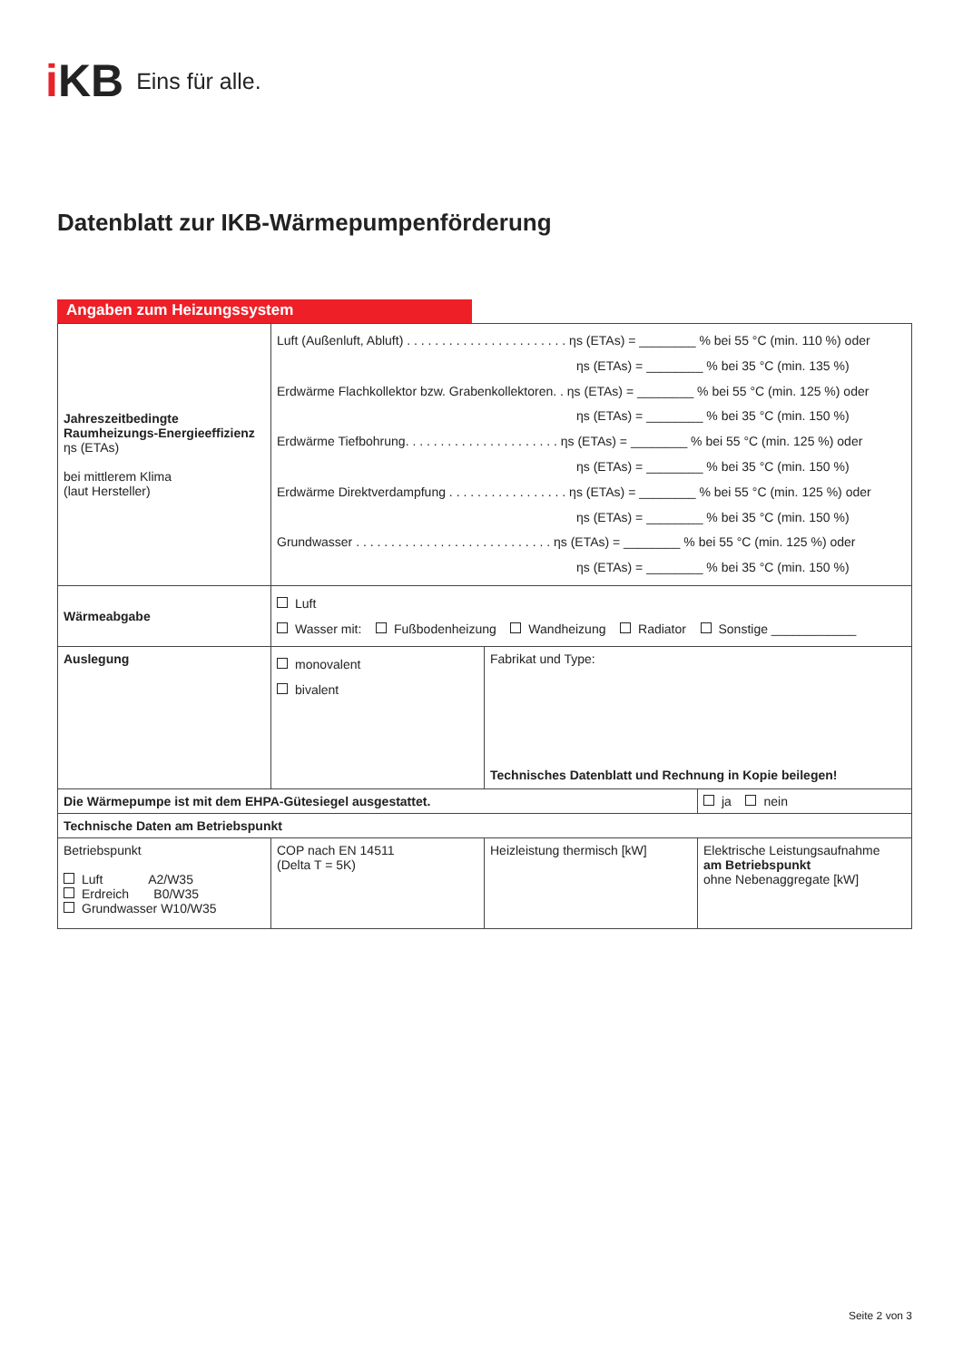i KB Eins für alle.
Datenblatt zur IKB-Wärmepumpenförderung
Angaben zum Heizungssystem
| Jahreszeitbedingte Raumheizungs-Energieeffizienz ηs (ETAs) bei mittlerem Klima (laut Hersteller) | Luft (Außenluft, Abluft) . . . . . . . . . . . . . . . . . . . . . . . ηs (ETAs) = ________ % bei 55 °C (min. 110 %) oder ηs (ETAs) = ________ % bei 35 °C (min. 135 %) Erdwärme Flachkollektor bzw. Grabenkollektoren. . ηs (ETAs) = ________ % bei 55 °C (min. 125 %) oder ηs (ETAs) = ________ % bei 35 °C (min. 150 %) Erdwärme Tiefbohrung. . . . . . . . . . . . . . . . . . . . . . ηs (ETAs) = ________ % bei 55 °C (min. 125 %) oder ηs (ETAs) = ________ % bei 35 °C (min. 150 %) Erdwärme Direktverdampfung . . . . . . . . . . . . . . . . . ηs (ETAs) = ________ % bei 55 °C (min. 125 %) oder ηs (ETAs) = ________ % bei 35 °C (min. 150 %) Grundwasser . . . . . . . . . . . . . . . . . . . . . . . . . . . . ηs (ETAs) = ________ % bei 55 °C (min. 125 %) oder ηs (ETAs) = ________ % bei 35 °C (min. 150 %) | | |
| Wärmeabgabe | Luft Wasser mit: Fußbodenheizung Wandheizung Radiator Sonstige ____________ | | |
| Auslegung | monovalent bivalent | Fabrikat und Type: Technisches Datenblatt und Rechnung in Kopie beilegen! | |
| Die Wärmepumpe ist mit dem EHPA-Gütesiegel ausgestattet. | | | ja nein |
| Technische Daten am Betriebspunkt | | | |
| Betriebspunkt Luft A2/W35 Erdreich B0/W35 Grundwasser W10/W35 | COP nach EN 14511 (Delta T = 5K) | Heizleistung thermisch [kW] | Elektrische Leistungsaufnahme am Betriebspunkt ohne Nebenaggregate [kW] |
Seite 2 von 3